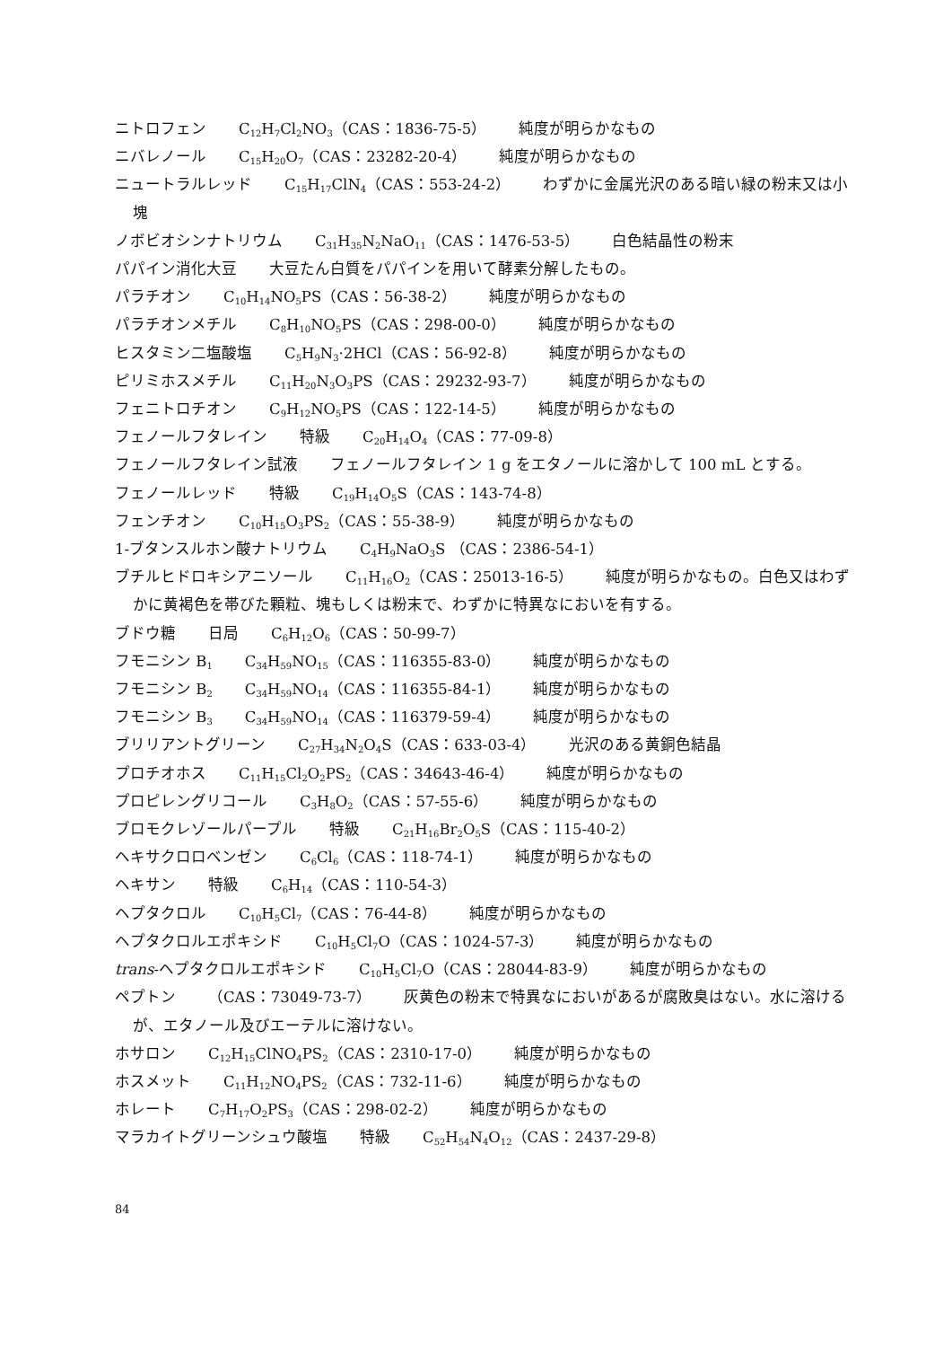ニトロフェン C<sub>12</sub>H<sub>7</sub>Cl<sub>2</sub>NO<sub>3</sub>（CAS：1836-75-5） 純度が明らかなもの
ニバレノール C<sub>15</sub>H<sub>20</sub>O<sub>7</sub>（CAS：23282-20-4） 純度が明らかなもの
ニュートラルレッド C<sub>15</sub>H<sub>17</sub>ClN<sub>4</sub>（CAS：553-24-2） わずかに金属光沢のある暗い緑の粉末又は小塊
ノボビオシンナトリウム C<sub>31</sub>H<sub>35</sub>N<sub>2</sub>NaO<sub>11</sub>（CAS：1476-53-5） 白色結晶性の粉末
パパイン消化大豆 大豆たん白質をパパインを用いて酵素分解したもの。
パラチオン C<sub>10</sub>H<sub>14</sub>NO<sub>5</sub>PS（CAS：56-38-2） 純度が明らかなもの
パラチオンメチル C<sub>8</sub>H<sub>10</sub>NO<sub>5</sub>PS（CAS：298-00-0） 純度が明らかなもの
ヒスタミン二塩酸塩 C<sub>5</sub>H<sub>9</sub>N<sub>3</sub>·2HCl（CAS：56-92-8） 純度が明らかなもの
ピリミホスメチル C<sub>11</sub>H<sub>20</sub>N<sub>3</sub>O<sub>3</sub>PS（CAS：29232-93-7） 純度が明らかなもの
フェニトロチオン C<sub>9</sub>H<sub>12</sub>NO<sub>5</sub>PS（CAS：122-14-5） 純度が明らかなもの
フェノールフタレイン 特級 C<sub>20</sub>H<sub>14</sub>O<sub>4</sub>（CAS：77-09-8）
フェノールフタレイン試液 フェノールフタレイン 1 g をエタノールに溶かして 100 mL とする。
フェノールレッド 特級 C<sub>19</sub>H<sub>14</sub>O<sub>5</sub>S（CAS：143-74-8）
フェンチオン C<sub>10</sub>H<sub>15</sub>O<sub>3</sub>PS<sub>2</sub>（CAS：55-38-9） 純度が明らかなもの
1-ブタンスルホン酸ナトリウム C<sub>4</sub>H<sub>9</sub>NaO<sub>3</sub>S （CAS：2386-54-1）
ブチルヒドロキシアニソール C<sub>11</sub>H<sub>16</sub>O<sub>2</sub>（CAS：25013-16-5） 純度が明らかなもの。白色又はわずかに黄褐色を帯びた顆粒、塊もしくは粉末で、わずかに特異なにおいを有する。
ブドウ糖 日局 C<sub>6</sub>H<sub>12</sub>O<sub>6</sub>（CAS：50-99-7）
フモニシン B<sub>1</sub> C<sub>34</sub>H<sub>59</sub>NO<sub>15</sub>（CAS：116355-83-0） 純度が明らかなもの
フモニシン B<sub>2</sub> C<sub>34</sub>H<sub>59</sub>NO<sub>14</sub>（CAS：116355-84-1） 純度が明らかなもの
フモニシン B<sub>3</sub> C<sub>34</sub>H<sub>59</sub>NO<sub>14</sub>（CAS：116379-59-4） 純度が明らかなもの
ブリリアントグリーン C<sub>27</sub>H<sub>34</sub>N<sub>2</sub>O<sub>4</sub>S（CAS：633-03-4） 光沢のある黄銅色結晶
プロチオホス C<sub>11</sub>H<sub>15</sub>Cl<sub>2</sub>O<sub>2</sub>PS<sub>2</sub>（CAS：34643-46-4） 純度が明らかなもの
プロピレングリコール C<sub>3</sub>H<sub>8</sub>O<sub>2</sub>（CAS：57-55-6） 純度が明らかなもの
ブロモクレゾールパープル 特級 C<sub>21</sub>H<sub>16</sub>Br<sub>2</sub>O<sub>5</sub>S（CAS：115-40-2）
ヘキサクロロベンゼン C<sub>6</sub>Cl<sub>6</sub>（CAS：118-74-1） 純度が明らかなもの
ヘキサン 特級 C<sub>6</sub>H<sub>14</sub>（CAS：110-54-3）
ヘプタクロル C<sub>10</sub>H<sub>5</sub>Cl<sub>7</sub>（CAS：76-44-8） 純度が明らかなもの
ヘプタクロルエポキシド C<sub>10</sub>H<sub>5</sub>Cl<sub>7</sub>O（CAS：1024-57-3） 純度が明らかなもの
trans-ヘプタクロルエポキシド C<sub>10</sub>H<sub>5</sub>Cl<sub>7</sub>O（CAS：28044-83-9） 純度が明らかなもの
ペプトン （CAS：73049-73-7） 灰黄色の粉末で特異なにおいがあるが腐敗臭はない。水に溶けるが、エタノール及びエーテルに溶けない。
ホサロン C<sub>12</sub>H<sub>15</sub>ClNO<sub>4</sub>PS<sub>2</sub>（CAS：2310-17-0） 純度が明らかなもの
ホスメット C<sub>11</sub>H<sub>12</sub>NO<sub>4</sub>PS<sub>2</sub>（CAS：732-11-6） 純度が明らかなもの
ホレート C<sub>7</sub>H<sub>17</sub>O<sub>2</sub>PS<sub>3</sub>（CAS：298-02-2） 純度が明らかなもの
マラカイトグリーンシュウ酸塩 特級 C<sub>52</sub>H<sub>54</sub>N<sub>4</sub>O<sub>12</sub>（CAS：2437-29-8）
84